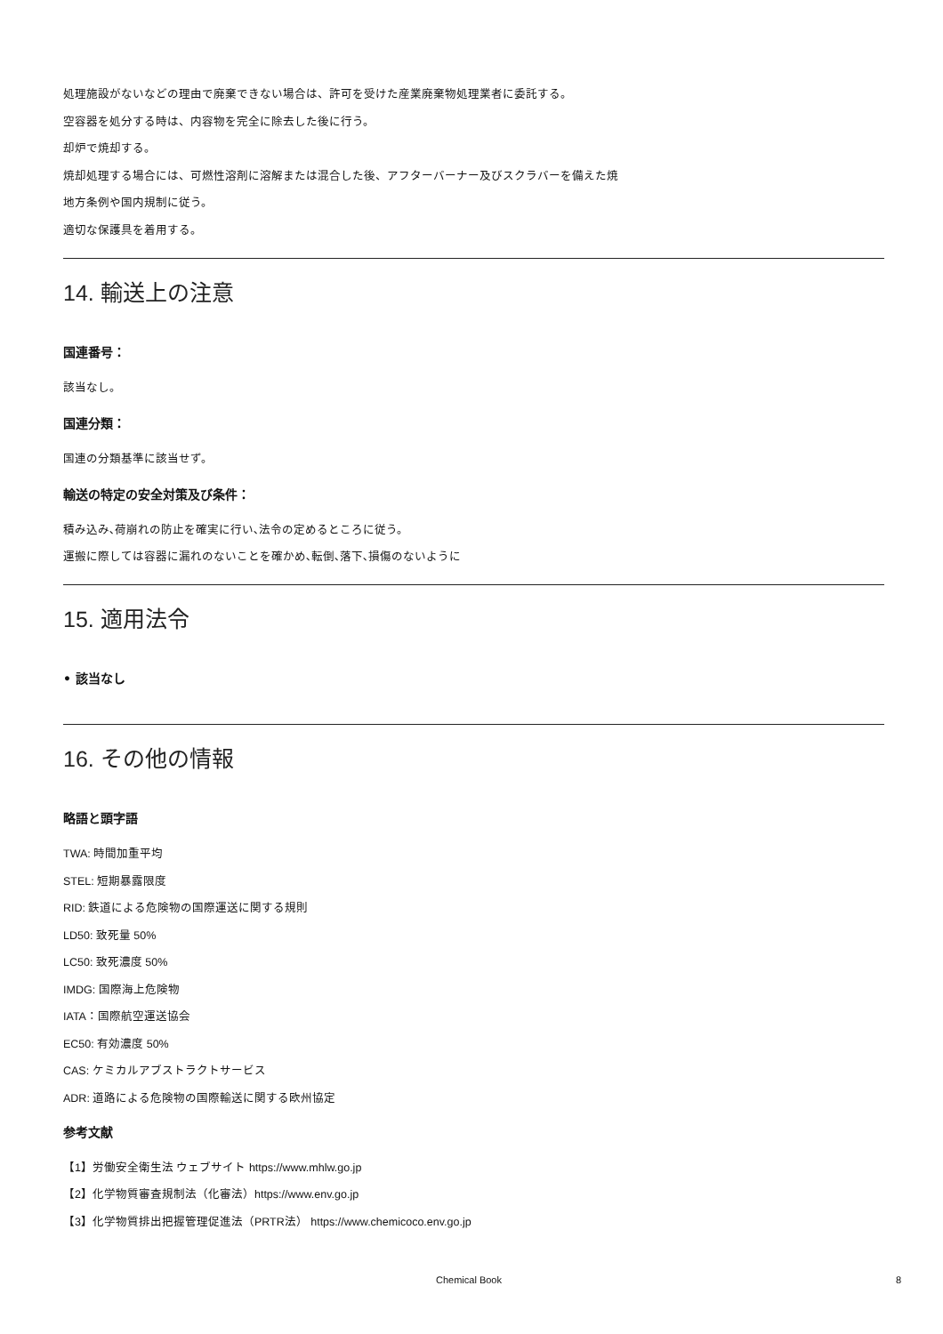処理施設がないなどの理由で廃棄できない場合は、許可を受けた産業廃棄物処理業者に委託する。
空容器を処分する時は、内容物を完全に除去した後に行う。
却炉で焼却する。
焼却処理する場合には、可燃性溶剤に溶解または混合した後、アフターバーナー及びスクラバーを備えた焼
地方条例や国内規制に従う。
適切な保護具を着用する。
14. 輸送上の注意
国連番号：
該当なし。
国連分類：
国連の分類基準に該当せず。
輸送の特定の安全対策及び条件：
積み込み､荷崩れの防止を確実に行い､法令の定めるところに従う。
運搬に際しては容器に漏れのないことを確かめ､転倒､落下､損傷のないように
15. 適用法令
• 該当なし
16. その他の情報
略語と頭字語
TWA: 時間加重平均
STEL: 短期暴露限度
RID: 鉄道による危険物の国際運送に関する規則
LD50: 致死量 50%
LC50: 致死濃度 50%
IMDG: 国際海上危険物
IATA：国際航空運送協会
EC50: 有効濃度 50%
CAS: ケミカルアブストラクトサービス
ADR: 道路による危険物の国際輸送に関する欧州協定
参考文献
【1】労働安全衛生法 ウェブサイト https://www.mhlw.go.jp
【2】化学物質審査規制法（化審法）https://www.env.go.jp
【3】化学物質排出把握管理促進法（PRTR法） https://www.chemicoco.env.go.jp
Chemical Book 8